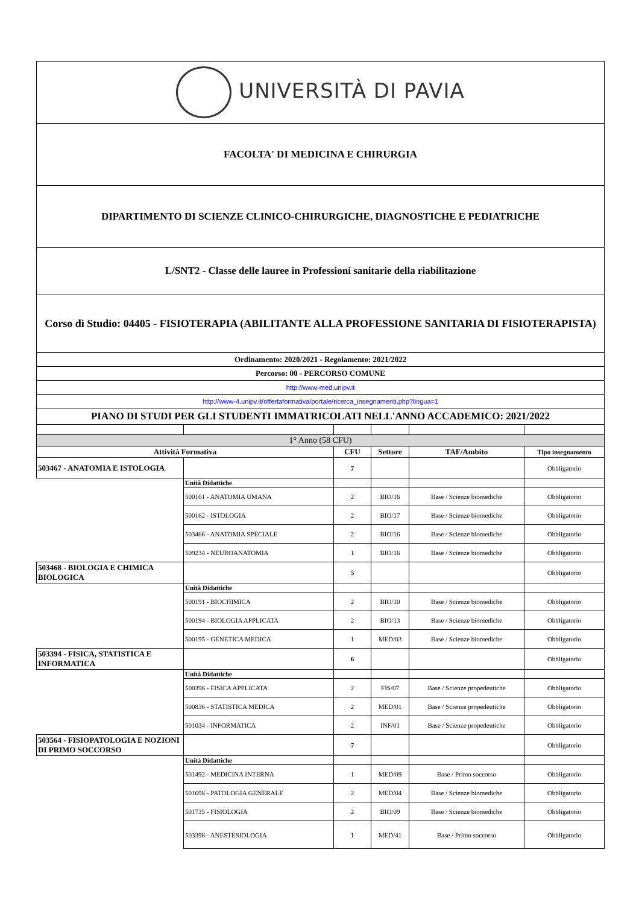| UNIVERSITÀ DI PAVIA | | | | | |
| FACOLTA' DI MEDICINA E CHIRURGIA | | | | | |
| DIPARTIMENTO DI SCIENZE CLINICO-CHIRURGICHE, DIAGNOSTICHE E PEDIATRICHE | | | | | |
| L/SNT2 - Classe delle lauree in Professioni sanitarie della riabilitazione | | | | | |
| Corso di Studio: 04405 - FISIOTERAPIA (ABILITANTE ALLA PROFESSIONE SANITARIA DI FISIOTERAPISTA) | | | | | |
| Ordinamento: 2020/2021 - Regolamento: 2021/2022 | | | | | |
| Percorso: 00 - PERCORSO COMUNE | | | | | |
| http://www-med.unipv.it | | | | | |
| http://www-4.unipv.it/offertaformativa/portale/ricerca_insegnamenti.php?lingua=1 | | | | | |
| PIANO DI STUDI PER GLI STUDENTI IMMATRICOLATI NELL'ANNO ACCADEMICO: 2021/2022 | | | | | |
| 1° Anno (58 CFU) | | | | | |
| Attività Formativa | | CFU | Settore | TAF/Ambito | Tipo insegnamento |
| 503467 - ANATOMIA E ISTOLOGIA | | 7 | | | Obbligatorio |
| | Unità Didattiche | | | | |
| | 500161 - ANATOMIA UMANA | 2 | BIO/16 | Base / Scienze biomediche | Obbligatorio |
| | 500162 - ISTOLOGIA | 2 | BIO/17 | Base / Scienze biomediche | Obbligatorio |
| | 503466 - ANATOMIA SPECIALE | 2 | BIO/16 | Base / Scienze biomediche | Obbligatorio |
| | 509234 - NEUROANATOMIA | 1 | BIO/16 | Base / Scienze biomediche | Obbligatorio |
| 503468 - BIOLOGIA E CHIMICA BIOLOGICA | | 5 | | | Obbligatorio |
| | Unità Didattiche | | | | |
| | 500191 - BIOCHIMICA | 2 | BIO/10 | Base / Scienze biomediche | Obbligatorio |
| | 500194 - BIOLOGIA APPLICATA | 2 | BIO/13 | Base / Scienze biomediche | Obbligatorio |
| | 500195 - GENETICA MEDICA | 1 | MED/03 | Base / Scienze biomediche | Obbligatorio |
| 503394 - FISICA, STATISTICA E INFORMATICA | | 6 | | | Obbligatorio |
| | Unità Didattiche | | | | |
| | 500396 - FISICA APPLICATA | 2 | FIS/07 | Base / Scienze propedeutiche | Obbligatorio |
| | 500836 - STATISTICA MEDICA | 2 | MED/01 | Base / Scienze propedeutiche | Obbligatorio |
| | 501034 - INFORMATICA | 2 | INF/01 | Base / Scienze propedeutiche | Obbligatorio |
| 503564 - FISIOPATOLOGIA E NOZIONI DI PRIMO SOCCORSO | | 7 | | | Obbligatorio |
| | Unità Didattiche | | | | |
| | 501492 - MEDICINA INTERNA | 1 | MED/09 | Base / Primo soccorso | Obbligatorio |
| | 501698 - PATOLOGIA GENERALE | 2 | MED/04 | Base / Scienze biomediche | Obbligatorio |
| | 501735 - FISIOLOGIA | 2 | BIO/09 | Base / Scienze biomediche | Obbligatorio |
| | 503398 - ANESTESIOLOGIA | 1 | MED/41 | Base / Primo soccorso | Obbligatorio |